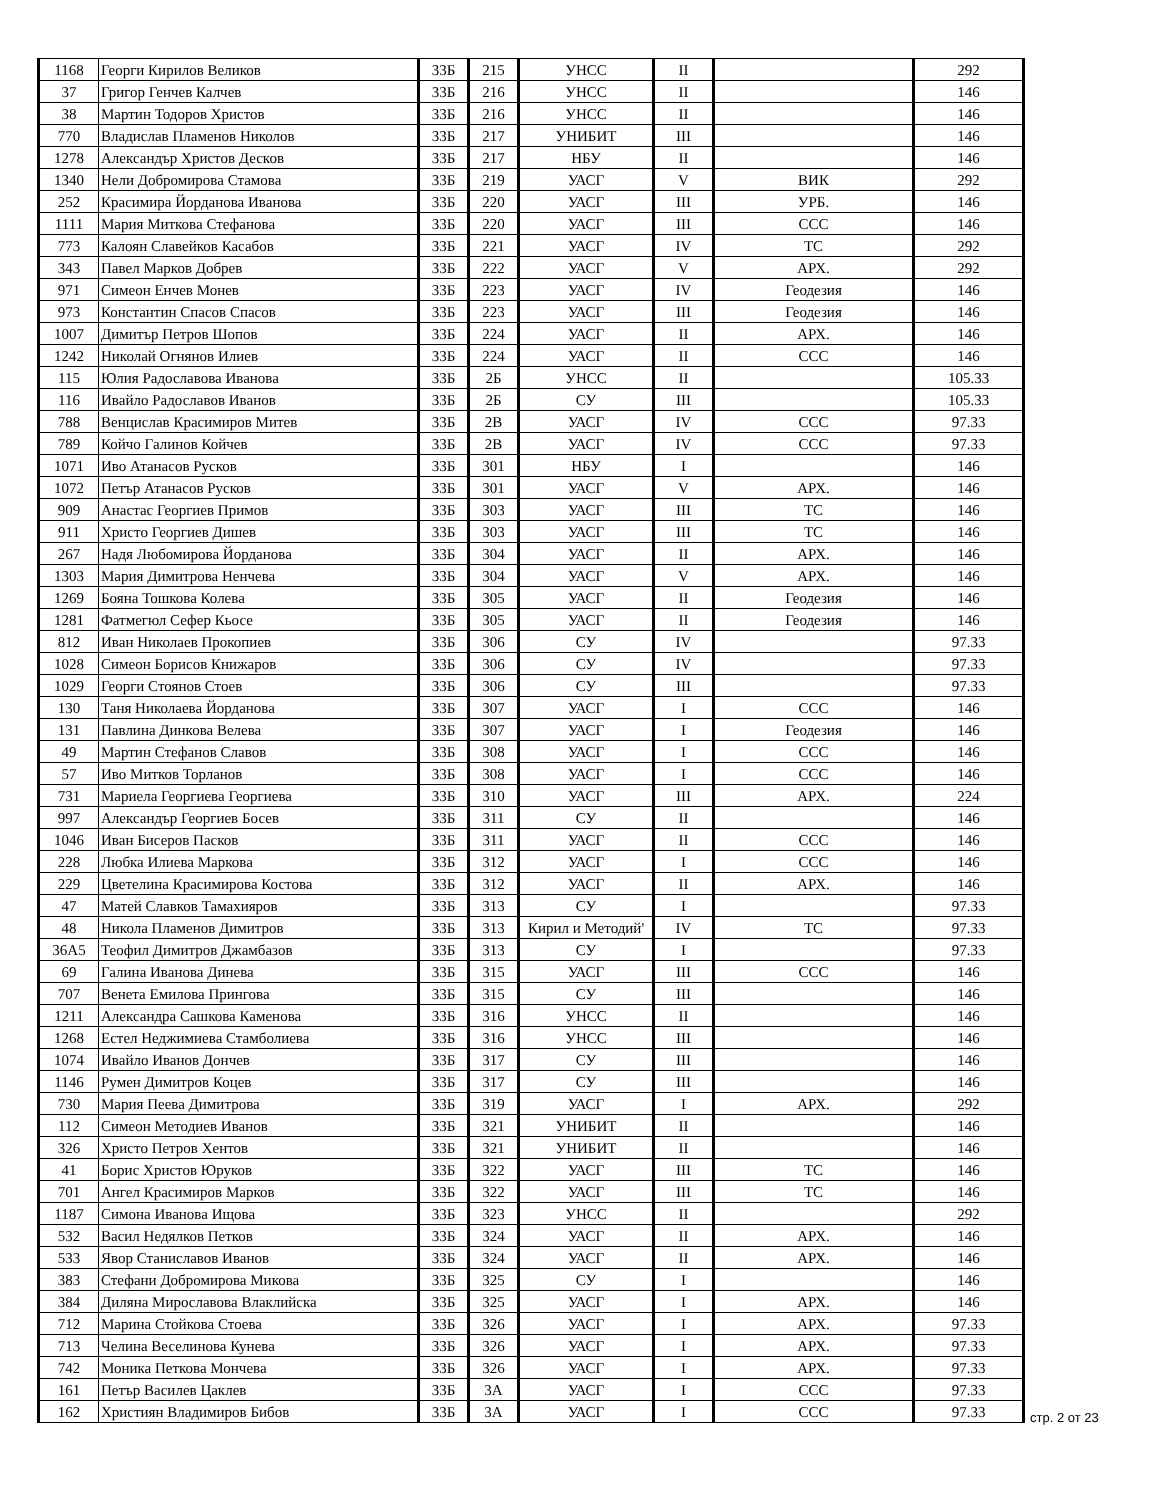| 1168 | Георги Кирилов Великов | 33Б | 215 | УНСС | II | | 292 |
| 37 | Григор Генчев Калчев | 33Б | 216 | УНСС | II | | 146 |
| 38 | Мартин Тодоров Христов | 33Б | 216 | УНСС | II | | 146 |
| 770 | Владислав Пламенов Николов | 33Б | 217 | УНИБИТ | III | | 146 |
| 1278 | Александър Христов Десков | 33Б | 217 | НБУ | II | | 146 |
| 1340 | Нели Добромирова Стамова | 33Б | 219 | УАСГ | V | ВИК | 292 |
| 252 | Красимира Йорданова Иванова | 33Б | 220 | УАСГ | III | УРБ. | 146 |
| 1111 | Мария Миткова Стефанова | 33Б | 220 | УАСГ | III | ССС | 146 |
| 773 | Калоян Славейков Касабов | 33Б | 221 | УАСГ | IV | ТС | 292 |
| 343 | Павел Марков Добрев | 33Б | 222 | УАСГ | V | АРХ. | 292 |
| 971 | Симеон Енчев Монев | 33Б | 223 | УАСГ | IV | Геодезия | 146 |
| 973 | Константин Спасов Спасов | 33Б | 223 | УАСГ | III | Геодезия | 146 |
| 1007 | Димитър Петров Шопов | 33Б | 224 | УАСГ | II | АРХ. | 146 |
| 1242 | Николай Огнянов Илиев | 33Б | 224 | УАСГ | II | ССС | 146 |
| 115 | Юлия Радославова Иванова | 33Б | 2Б | УНСС | II | | 105.33 |
| 116 | Ивайло Радославов Иванов | 33Б | 2Б | СУ | III | | 105.33 |
| 788 | Венцислав Красимиров Митев | 33Б | 2В | УАСГ | IV | ССС | 97.33 |
| 789 | Койчо Галинов Койчев | 33Б | 2В | УАСГ | IV | ССС | 97.33 |
| 1071 | Иво Атанасов Русков | 33Б | 301 | НБУ | I | | 146 |
| 1072 | Петър Атанасов Русков | 33Б | 301 | УАСГ | V | АРХ. | 146 |
| 909 | Анастас Георгиев Примов | 33Б | 303 | УАСГ | III | ТС | 146 |
| 911 | Христо Георгиев Дишев | 33Б | 303 | УАСГ | III | ТС | 146 |
| 267 | Надя Любомирова Йорданова | 33Б | 304 | УАСГ | II | АРХ. | 146 |
| 1303 | Мария Димитрова Ненчева | 33Б | 304 | УАСГ | V | АРХ. | 146 |
| 1269 | Бояна Тошкова Колева | 33Б | 305 | УАСГ | II | Геодезия | 146 |
| 1281 | Фатмегюл Сефер Кьосе | 33Б | 305 | УАСГ | II | Геодезия | 146 |
| 812 | Иван Николаев Прокопиев | 33Б | 306 | СУ | IV | | 97.33 |
| 1028 | Симеон Борисов Книжаров | 33Б | 306 | СУ | IV | | 97.33 |
| 1029 | Георги Стоянов Стоев | 33Б | 306 | СУ | III | | 97.33 |
| 130 | Таня Николаева Йорданова | 33Б | 307 | УАСГ | I | ССС | 146 |
| 131 | Павлина Динкова Велева | 33Б | 307 | УАСГ | I | Геодезия | 146 |
| 49 | Мартин Стефанов Славов | 33Б | 308 | УАСГ | I | ССС | 146 |
| 57 | Иво Митков Торланов | 33Б | 308 | УАСГ | I | ССС | 146 |
| 731 | Мариела Георгиева Георгиева | 33Б | 310 | УАСГ | III | АРХ. | 224 |
| 997 | Александър Георгиев Босев | 33Б | 311 | СУ | II | | 146 |
| 1046 | Иван Бисеров Пасков | 33Б | 311 | УАСГ | II | ССС | 146 |
| 228 | Любка Илиева Маркова | 33Б | 312 | УАСГ | I | ССС | 146 |
| 229 | Цветелина Красимирова Костова | 33Б | 312 | УАСГ | II | АРХ. | 146 |
| 47 | Матей Славков Тамахияров | 33Б | 313 | СУ | I | | 97.33 |
| 48 | Никола Пламенов Димитров | 33Б | 313 | Кирил и Методий' | IV | ТС | 97.33 |
| 36А5 | Теофил Димитров Джамбазов | 33Б | 313 | СУ | I | | 97.33 |
| 69 | Галина Иванова Динева | 33Б | 315 | УАСГ | III | ССС | 146 |
| 707 | Венета Емилова Прингова | 33Б | 315 | СУ | III | | 146 |
| 1211 | Александра Сашкова Каменова | 33Б | 316 | УНСС | II | | 146 |
| 1268 | Естел Неджимиева Стамболиева | 33Б | 316 | УНСС | III | | 146 |
| 1074 | Ивайло Иванов Дончев | 33Б | 317 | СУ | III | | 146 |
| 1146 | Румен Димитров Коцев | 33Б | 317 | СУ | III | | 146 |
| 730 | Мария Пеева Димитрова | 33Б | 319 | УАСГ | I | АРХ. | 292 |
| 112 | Симеон Методиев Иванов | 33Б | 321 | УНИБИТ | II | | 146 |
| 326 | Христо Петров Хентов | 33Б | 321 | УНИБИТ | II | | 146 |
| 41 | Борис Христов Юруков | 33Б | 322 | УАСГ | III | ТС | 146 |
| 701 | Ангел Красимиров Марков | 33Б | 322 | УАСГ | III | ТС | 146 |
| 1187 | Симона Иванова Ищова | 33Б | 323 | УНСС | II | | 292 |
| 532 | Васил Недялков Петков | 33Б | 324 | УАСГ | II | АРХ. | 146 |
| 533 | Явор Станиславов Иванов | 33Б | 324 | УАСГ | II | АРХ. | 146 |
| 383 | Стефани Добромирова Микова | 33Б | 325 | СУ | I | | 146 |
| 384 | Диляна Мирославова Влаклийска | 33Б | 325 | УАСГ | I | АРХ. | 146 |
| 712 | Марина Стойкова Стоева | 33Б | 326 | УАСГ | I | АРХ. | 97.33 |
| 713 | Челина Веселинова Кунева | 33Б | 326 | УАСГ | I | АРХ. | 97.33 |
| 742 | Моника Петкова Мончева | 33Б | 326 | УАСГ | I | АРХ. | 97.33 |
| 161 | Петър Василев Цаклев | 33Б | 3А | УАСГ | I | ССС | 97.33 |
| 162 | Християн Владимиров Бибов | 33Б | 3А | УАСГ | I | ССС | 97.33 |
стр. 2 от 23